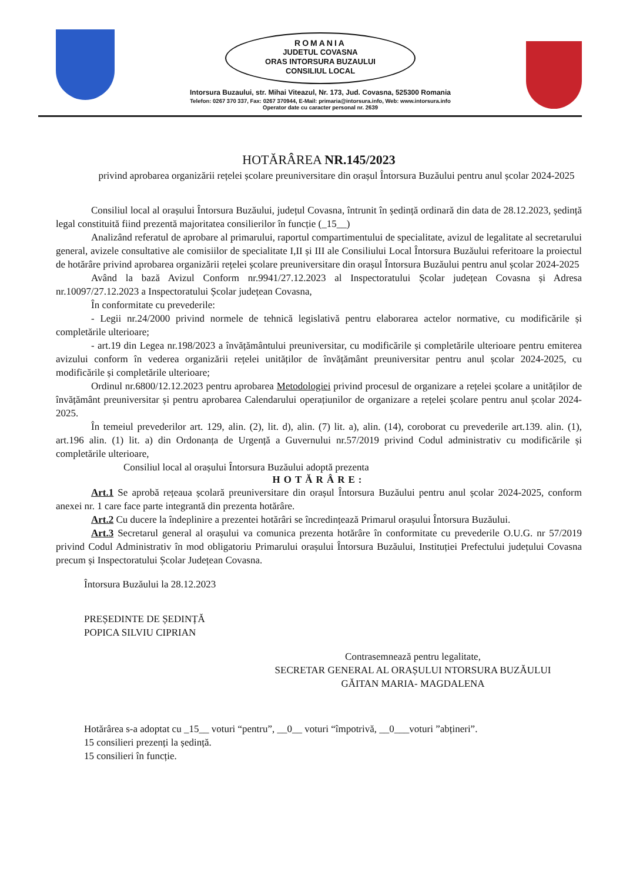ROMANIA
JUDETUL COVASNA
ORAS INTORSURA BUZAULUI
CONSILIUL LOCAL
Intorsura Buzaului, str. Mihai Viteazul, Nr. 173, Jud. Covasna, 525300 Romania
Telefon: 0267 370 337, Fax: 0267 370944, E-Mail: primaria@intorsura.info, Web: www.intorsura.info
Operator date cu caracter personal nr. 2639
HOTĂRÂREA NR.145/2023
privind aprobarea organizării rețelei școlare preuniversitare din orașul Întorsura Buzăului pentru anul școlar 2024-2025
Consiliul local al orașului Întorsura Buzăului, județul Covasna, întrunit în ședință ordinară din data de 28.12.2023, ședință legal constituită fiind prezentă majoritatea consilierilor în funcție (_15__)
Analizând referatul de aprobare al primarului, raportul compartimentului de specialitate, avizul de legalitate al secretarului general, avizele consultative ale comisiilor de specialitate I,II și III ale Consiliului Local Întorsura Buzăului referitoare la proiectul de hotărâre privind aprobarea organizării rețelei școlare preuniversitare din orașul Întorsura Buzăului pentru anul școlar 2024-2025
Având la bază Avizul Conform nr.9941/27.12.2023 al Inspectoratului Școlar județean Covasna și Adresa nr.10097/27.12.2023 a Inspectoratului Școlar județean Covasna,
În conformitate cu prevederile:
- Legii nr.24/2000 privind normele de tehnică legislativă pentru elaborarea actelor normative, cu modificările și completările ulterioare;
- art.19 din Legea nr.198/2023 a învățământului preuniversitar, cu modificările și completările ulterioare pentru emiterea avizului conform în vederea organizării rețelei unităților de învățământ preuniversitar pentru anul școlar 2024-2025, cu modificările și completările ulterioare;
Ordinul nr.6800/12.12.2023 pentru aprobarea Metodologiei privind procesul de organizare a rețelei școlare a unităților de învățământ preuniversitar și pentru aprobarea Calendarului operațiunilor de organizare a rețelei școlare pentru anul școlar 2024-2025.
În temeiul prevederilor art. 129, alin. (2), lit. d), alin. (7) lit. a), alin. (14), coroborat cu prevederile art.139. alin. (1), art.196 alin. (1) lit. a) din Ordonanța de Urgență a Guvernului nr.57/2019 privind Codul administrativ cu modificările și completările ulterioare,
Consiliul local al orașului Întorsura Buzăului adoptă prezenta
HOTĂRÂRE:
Art.1 Se aprobă rețeaua școlară preuniversitare din orașul Întorsura Buzăului pentru anul școlar 2024-2025, conform anexei nr. 1 care face parte integrantă din prezenta hotărâre.
Art.2 Cu ducere la îndeplinire a prezentei hotărâri se încredințează Primarul orașului Întorsura Buzăului.
Art.3 Secretarul general al orașului va comunica prezenta hotărâre în conformitate cu prevederile O.U.G. nr 57/2019 privind Codul Administrativ în mod obligatoriu Primarului orașului Întorsura Buzăului, Instituției Prefectului județului Covasna precum și Inspectoratului Școlar Județean Covasna.
Întorsura Buzăului la 28.12.2023
PREȘEDINTE DE ȘEDINȚĂ
POPICA SILVIU CIPRIAN
Contrasemnează pentru legalitate,
SECRETAR GENERAL AL ORAȘULUI NTORSURA BUZĂULUI
GĂITAN MARIA- MAGDALENA
Hotărârea s-a adoptat cu _15__ voturi “pentru”, __0__ voturi “împotrivă, __0___voturi ”abțineri”.
15 consilieri prezenți la ședință.
15 consilieri în funcție.